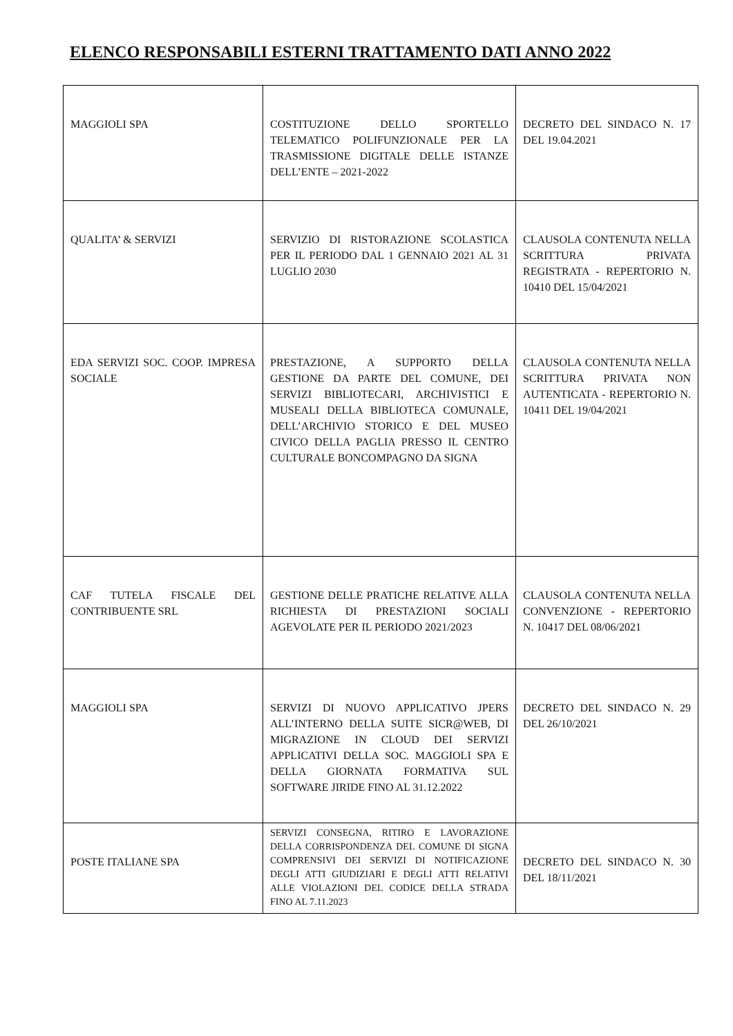ELENCO RESPONSABILI ESTERNI TRATTAMENTO DATI ANNO 2022
| MAGGIOLI SPA | COSTITUZIONE DELLO SPORTELLO TELEMATICO POLIFUNZIONALE PER LA TRASMISSIONE DIGITALE DELLE ISTANZE DELL’ENTE – 2021-2022 | DECRETO DEL SINDACO N. 17 DEL 19.04.2021 |
| QUALITA’ & SERVIZI | SERVIZIO DI RISTORAZIONE SCOLASTICA PER IL PERIODO DAL 1 GENNAIO 2021 AL 31 LUGLIO 2030 | CLAUSOLA CONTENUTA NELLA SCRITTURA PRIVATA REGISTRATA - REPERTORIO N. 10410 DEL 15/04/2021 |
| EDA SERVIZI SOC. COOP. IMPRESA SOCIALE | PRESTAZIONE, A SUPPORTO DELLA GESTIONE DA PARTE DEL COMUNE, DEI SERVIZI BIBLIOTECARI, ARCHIVISTICI E MUSEALI DELLA BIBLIOTECA COMUNALE, DELL’ARCHIVIO STORICO E DEL MUSEO CIVICO DELLA PAGLIA PRESSO IL CENTRO CULTURALE BONCOMPAGNO DA SIGNA | CLAUSOLA CONTENUTA NELLA SCRITTURA PRIVATA NON AUTENTICATA - REPERTORIO N. 10411 DEL 19/04/2021 |
| CAF TUTELA FISCALE DEL CONTRIBUENTE SRL | GESTIONE DELLE PRATICHE RELATIVE ALLA RICHIESTA DI PRESTAZIONI SOCIALI AGEVOLATE PER IL PERIODO 2021/2023 | CLAUSOLA CONTENUTA NELLA CONVENZIONE - REPERTORIO N. 10417 DEL 08/06/2021 |
| MAGGIOLI SPA | SERVIZI DI NUOVO APPLICATIVO JPERS ALL’INTERNO DELLA SUITE SICR@WEB, DI MIGRAZIONE IN CLOUD DEI SERVIZI APPLICATIVI DELLA SOC. MAGGIOLI SPA E DELLA GIORNATA FORMATIVA SUL SOFTWARE JIRIDE FINO AL 31.12.2022 | DECRETO DEL SINDACO N. 29 DEL 26/10/2021 |
| POSTE ITALIANE SPA | SERVIZI CONSEGNA, RITIRO E LAVORAZIONE DELLA CORRISPONDENZA DEL COMUNE DI SIGNA COMPRENSIVI DEI SERVIZI DI NOTIFICAZIONE DEGLI ATTI GIUDIZIARI E DEGLI ATTI RELATIVI ALLE VIOLAZIONI DEL CODICE DELLA STRADA FINO AL 7.11.2023 | DECRETO DEL SINDACO N. 30 DEL 18/11/2021 |